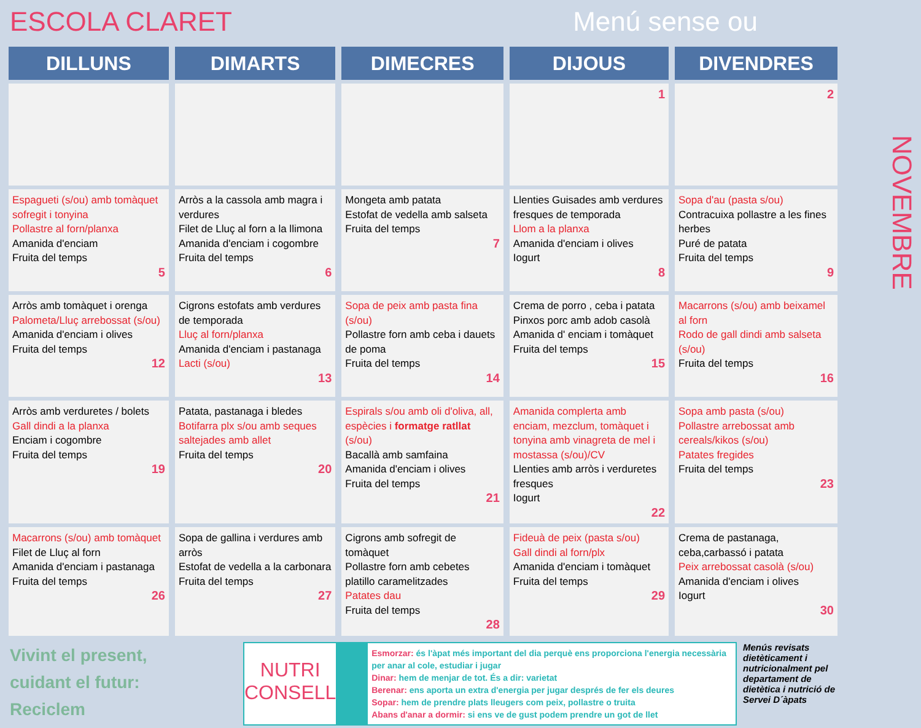ESCOLA CLARET Menú sense ou
| DILLUNS | DIMARTS | DIMECRES | DIJOUS | DIVENDRES |
| --- | --- | --- | --- | --- |
| | | | 1 | 2 |
| Espagueti (s/ou) amb tomàquet sofregit i tonyina Pollastre al forn/planxa Amanida d'enciam Fruita del temps 5 | Arròs a la cassola amb magra i verdures Filet de Lluç al forn a la llimona Amanida d'enciam i cogombre Fruita del temps 6 | Mongeta amb patata Estofat de vedella amb salseta Fruita del temps 7 | Llenties Guisades amb verdures fresques de temporada Llom a la planxa Amanida d'enciam i olives Iogurt 8 | Sopa d'au (pasta s/ou) Contracuixa pollastre a les fines herbes Puré de patata Fruita del temps 9 |
| Arròs amb tomàquet i orenga Palometa/Lluç arrebossat (s/ou) Amanida d'enciam i olives Fruita del temps 12 | Cigrons estofats amb verdures de temporada Lluç al forn/planxa Amanida d'enciam i pastanaga Lacti (s/ou) 13 | Sopa de peix amb pasta fina (s/ou) Pollastre forn amb ceba i dauets de poma Fruita del temps 14 | Crema de porro , ceba i patata Pinxos porc amb adob casolà Amanida d' enciam i tomàquet Fruita del temps 15 | Macarrons (s/ou) amb beixamel al forn Rodo de gall dindi amb salseta (s/ou) Fruita del temps 16 |
| Arròs amb verduretes / bolets Gall dindi a la planxa Enciam i cogombre Fruita del temps 19 | Patata, pastanaga i bledes Botifarra plx s/ou amb seques saltejades amb allet Fruita del temps 20 | Espirals s/ou amb oli d'oliva, all, espècies i formatge ratllat (s/ou) Bacallà amb samfaina Amanida d'enciam i olives Fruita del temps 21 | Amanida complerta amb enciam, mezclum, tomàquet i tonyina amb vinagreta de mel i mostassa (s/ou)/CV Llenties amb arròs i verduretes fresques Iogurt 22 | Sopa amb pasta (s/ou) Pollastre arrebossat amb cereals/kikos (s/ou) Patates fregides Fruita del temps 23 |
| Macarrons (s/ou) amb tomàquet Filet de Lluç al forn Amanida d'enciam i pastanaga Fruita del temps 26 | Sopa de gallina i verdures amb arròs Estofat de vedella a la carbonara Fruita del temps 27 | Cigrons amb sofregit de tomàquet Pollastre forn amb cebetes platillo caramelitzades Patates dau Fruita del temps 28 | Fideuà de peix (pasta s/ou) Gall dindi al forn/plx Amanida d'enciam i tomàquet Fruita del temps 29 | Crema de pastanaga, ceba,carbassó i patata Peix arrebossat casolà (s/ou) Amanida d'enciam i olives Iogurt 30 |
NOVEMBRE
Vivint el present,
cuidant el futur:
Reciclem
NUTRI CONSELL
Esmorzar: és l'àpat més important del dia perquè ens proporciona l'energia necessària per anar al cole, estudiar i jugar
Dinar: hem de menjar de tot. És a dir: varietat
Berenar: ens aporta un extra d'energia per jugar després de fer els deures
Sopar: hem de prendre plats lleugers com peix, pollastre o truita
Abans d'anar a dormir: si ens ve de gust podem prendre un got de llet
Menús revisats dietèticament i nutricionalment pel departament de dietètica i nutrició de Servei D´àpats